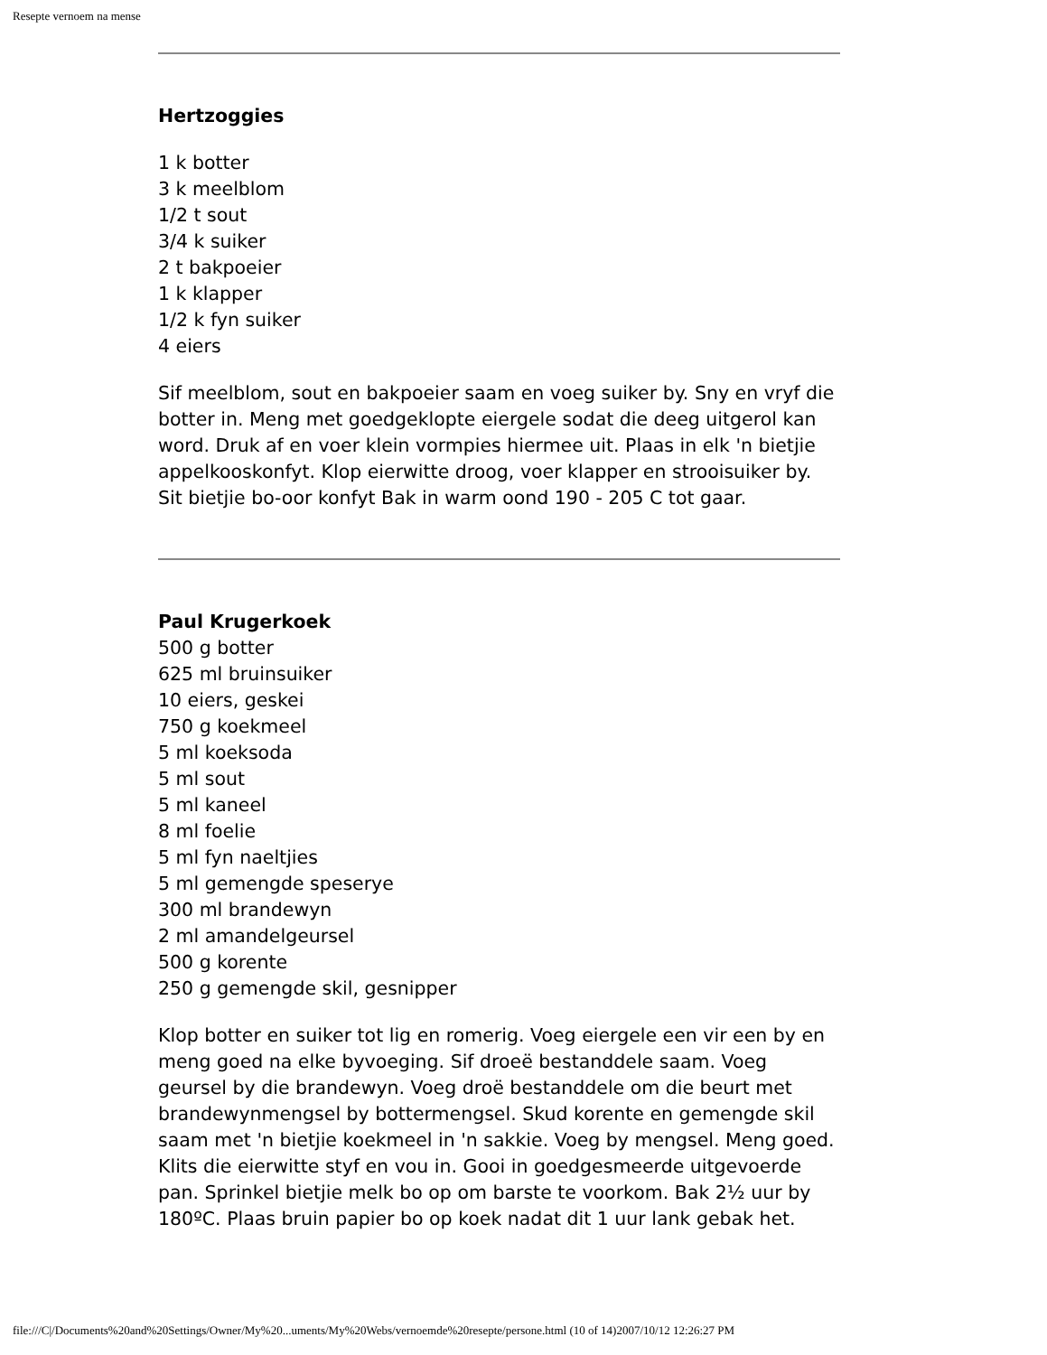Resepte vernoem na mense
Hertzoggies
1 k botter
3 k meelblom
1/2 t sout
3/4 k suiker
2 t bakpoeier
1 k klapper
1/2 k fyn suiker
4 eiers
Sif meelblom, sout en bakpoeier saam en voeg suiker by. Sny en vryf die botter in. Meng met goedgeklopte eiergele sodat die deeg uitgerol kan word. Druk af en voer klein vormpies hiermee uit. Plaas in elk 'n bietjie appelkooskonfyt. Klop eierwitte droog, voer klapper en strooisuiker by. Sit bietjie bo-oor konfyt Bak in warm oond 190 - 205 C tot gaar.
Paul Krugerkoek
500 g botter
625 ml bruinsuiker
10 eiers, geskei
750 g koekmeel
5 ml koeksoda
5 ml sout
5 ml kaneel
8 ml foelie
5 ml fyn naeltjies
5 ml gemengde speserye
300 ml brandewyn
2 ml amandelgeursel
500 g korente
250 g gemengde skil, gesnipper
Klop botter en suiker tot lig en romerig. Voeg eiergele een vir een by en meng goed na elke byvoeging. Sif droeë bestanddele saam. Voeg geursel by die brandewyn. Voeg droë bestanddele om die beurt met brandewynmengsel by bottermengsel. Skud korente en gemengde skil saam met 'n bietjie koekmeel in 'n sakkie. Voeg by mengsel. Meng goed. Klits die eierwitte styf en vou in. Gooi in goedgesmeerde uitgevoerde pan. Sprinkel bietjie melk bo op om barste te voorkom. Bak 2½ uur by 180ºC. Plaas bruin papier bo op koek nadat dit 1 uur lank gebak het.
file:///C|/Documents%20and%20Settings/Owner/My%20...uments/My%20Webs/vernoemde%20resepte/persone.html (10 of 14)2007/10/12 12:26:27 PM